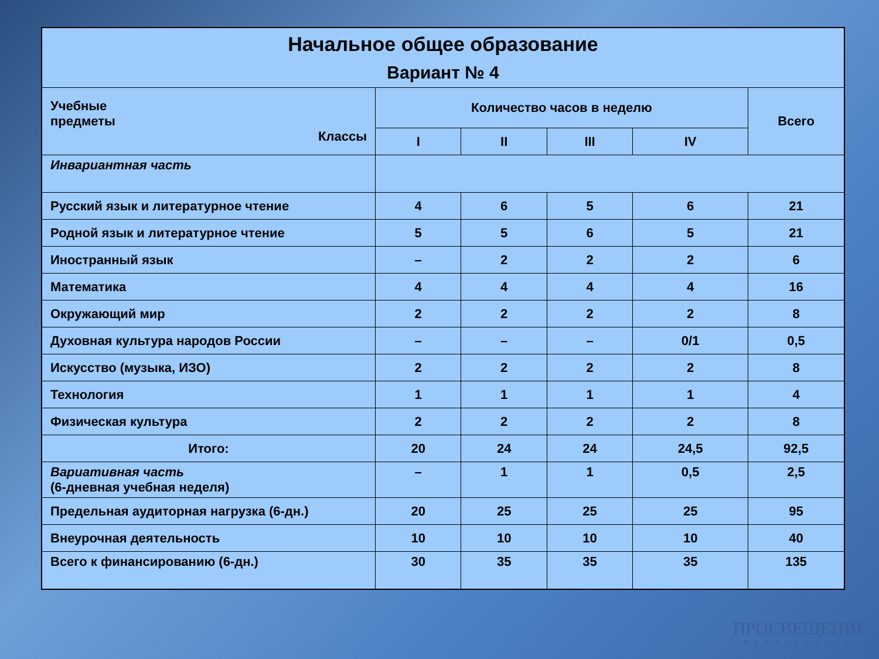| Начальное общее образование Вариант № 4 | | | | | |
| --- | --- | --- | --- | --- | --- |
| Учебные предметы Классы | Количество часов в неделю | | | | Всего |
| | I | II | III | IV | |
| Инвариантная часть | | | | | |
| Русский язык и литературное чтение | 4 | 6 | 5 | 6 | 21 |
| Родной язык и литературное чтение | 5 | 5 | 6 | 5 | 21 |
| Иностранный язык | – | 2 | 2 | 2 | 6 |
| Математика | 4 | 4 | 4 | 4 | 16 |
| Окружающий мир | 2 | 2 | 2 | 2 | 8 |
| Духовная культура народов России | – | – | – | 0/1 | 0,5 |
| Искусство (музыка, ИЗО) | 2 | 2 | 2 | 2 | 8 |
| Технология | 1 | 1 | 1 | 1 | 4 |
| Физическая культура | 2 | 2 | 2 | 2 | 8 |
| Итого: | 20 | 24 | 24 | 24,5 | 92,5 |
| Вариативная часть (6-дневная учебная неделя) | – | 1 | 1 | 0,5 | 2,5 |
| Предельная аудиторная нагрузка (6-дн.) | 20 | 25 | 25 | 25 | 95 |
| Внеурочная деятельность | 10 | 10 | 10 | 10 | 40 |
| Всего к финансированию (6-дн.) | 30 | 35 | 35 | 35 | 135 |
ПРОСВЕЩЕНИЕ
ИЗДАТЕЛЬСТВО